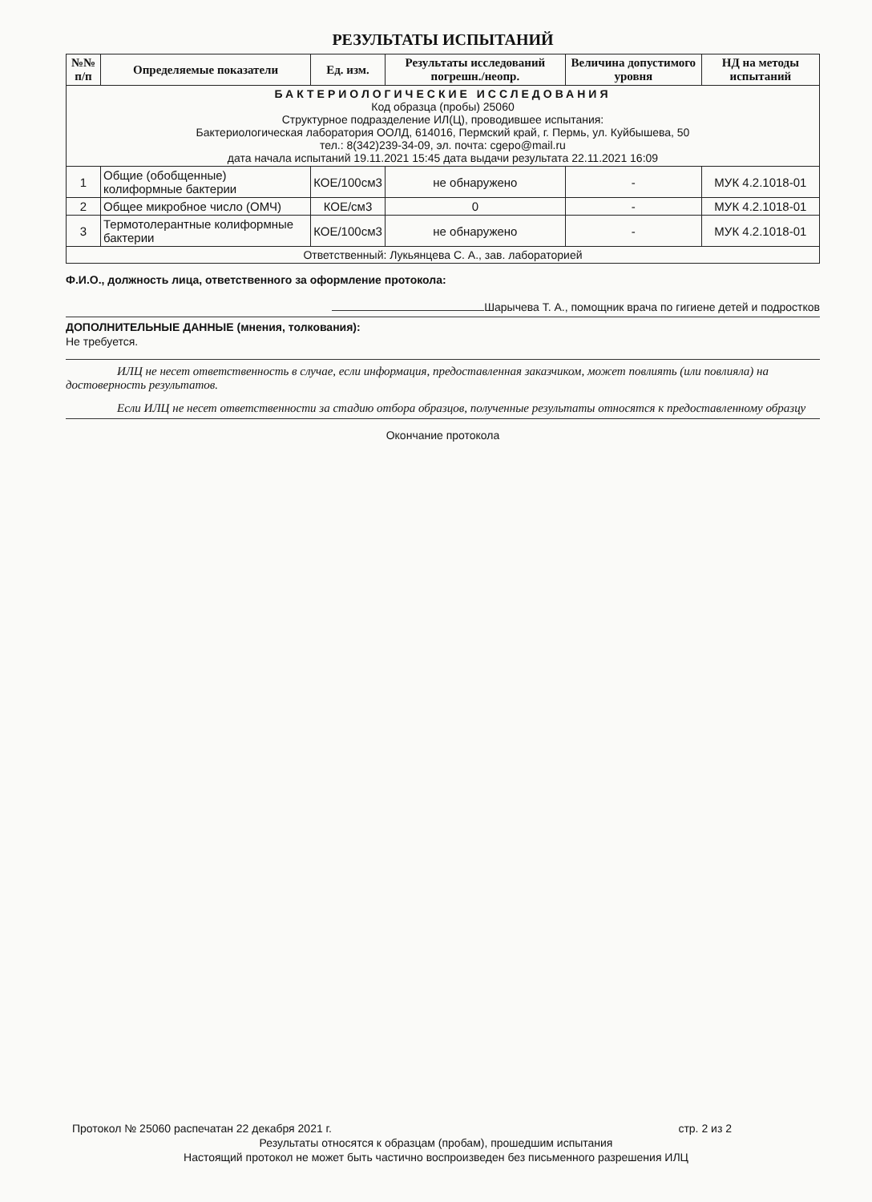РЕЗУЛЬТАТЫ ИСПЫТАНИЙ
| №№ п/п | Определяемые показатели | Ед. изм. | Результаты исследований погрешн./неопр. | Величина допустимого уровня | НД на методы испытаний |
| --- | --- | --- | --- | --- | --- |
| БАКТЕРИОЛОГИЧЕСКИЕ ИССЛЕДОВАНИЯ Код образца (пробы) 25060 Структурное подразделение ИЛ(Ц), проводившее испытания: Бактериологическая лаборатория ООЛД, 614016, Пермский край, г. Пермь, ул. Куйбышева, 50 тел.: 8(342)239-34-09, эл. почта: cgepo@mail.ru дата начала испытаний 19.11.2021 15:45 дата выдачи результата 22.11.2021 16:09 | | | | | |
| 1 | Общие (обобщенные) колиформные бактерии | КОЕ/100см3 | не обнаружено | - | МУК 4.2.1018-01 |
| 2 | Общее микробное число (ОМЧ) | КОЕ/см3 | 0 | - | МУК 4.2.1018-01 |
| 3 | Термотолерантные колиформные бактерии | КОЕ/100см3 | не обнаружено | - | МУК 4.2.1018-01 |
| Ответственный: Лукьянцева С. А., зав. лабораторией | | | | | |
Ф.И.О., должность лица, ответственного за оформление протокола:
Шарычева Т. А., помощник врача по гигиене детей и подростков
ДОПОЛНИТЕЛЬНЫЕ ДАННЫЕ (мнения, толкования):
Не требуется.
ИЛЦ не несет ответственность в случае, если информация, предоставленная заказчиком, может повлиять (или повлияла) на достоверность результатов.
Если ИЛЦ не несет ответственности за стадию отбора образцов, полученные результаты относятся к предоставленному образцу
Окончание протокола
Протокол № 25060 распечатан 22 декабря 2021 г. стр. 2 из 2
Результаты относятся к образцам (пробам), прошедшим испытания
Настоящий протокол не может быть частично воспроизведен без письменного разрешения ИЛЦ